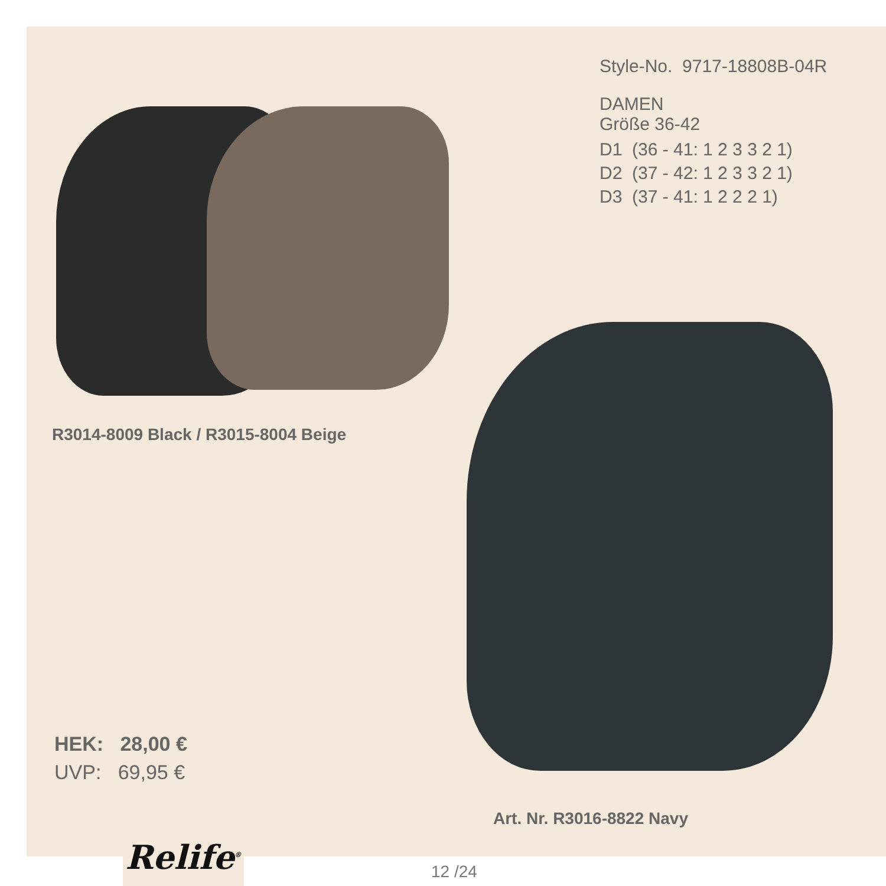Style-No. 9717-18808B-04R
DAMEN
Größe 36-42
D1 (36 - 41: 1 2 3 3 2 1)
D2 (37 - 42: 1 2 3 3 2 1)
D3 (37 - 41: 1 2 2 2 1)
R3014-8009 Black / R3015-8004 Beige
HEK: 28,00 €
UVP: 69,95 €
Art. Nr. R3016-8822 Navy
Relife<sup>®</sup>
12 /24